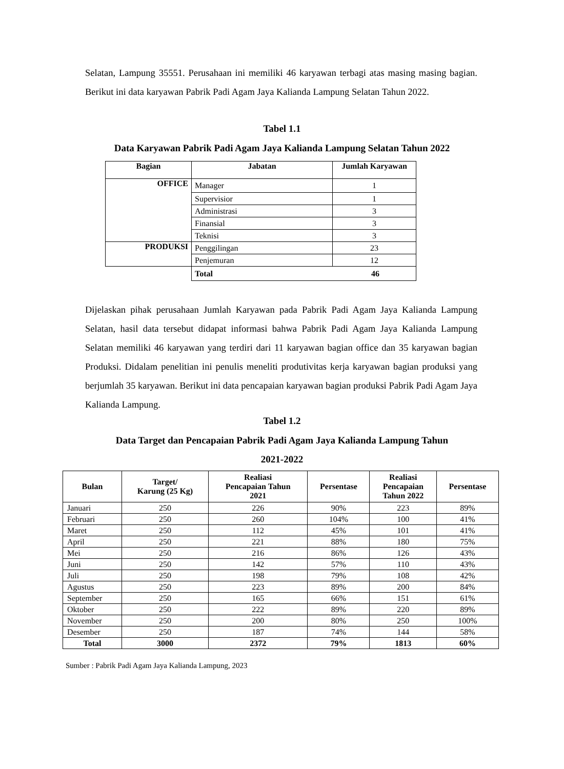Selatan, Lampung 35551. Perusahaan ini memiliki 46 karyawan terbagi atas masing masing bagian. Berikut ini data karyawan Pabrik Padi Agam Jaya Kalianda Lampung Selatan Tahun 2022.
Tabel 1.1
Data Karyawan Pabrik Padi Agam Jaya Kalianda Lampung Selatan Tahun 2022
| Bagian | Jabatan | Jumlah Karyawan |
| --- | --- | --- |
| OFFICE | Manager | 1 |
| | Supervisior | 1 |
| | Administrasi | 3 |
| | Finansial | 3 |
| | Teknisi | 3 |
| PRODUKSI | Penggilingan | 23 |
| | Penjemuran | 12 |
| | Total 46 | |
Dijelaskan pihak perusahaan Jumlah Karyawan pada Pabrik Padi Agam Jaya Kalianda Lampung Selatan, hasil data tersebut didapat informasi bahwa Pabrik Padi Agam Jaya Kalianda Lampung Selatan memiliki 46 karyawan yang terdiri dari 11 karyawan bagian office dan 35 karyawan bagian Produksi. Didalam penelitian ini penulis meneliti produtivitas kerja karyawan bagian produksi yang berjumlah 35 karyawan. Berikut ini data pencapaian karyawan bagian produksi Pabrik Padi Agam Jaya Kalianda Lampung.
Tabel 1.2
Data Target dan Pencapaian Pabrik Padi Agam Jaya Kalianda Lampung Tahun
2021-2022
| Bulan | Target/ Karung (25 Kg) | Realiasi Pencapaian Tahun 2021 | Persentase | Realiasi Pencapaian Tahun 2022 | Persentase |
| --- | --- | --- | --- | --- | --- |
| Januari | 250 | 226 | 90% | 223 | 89% |
| Februari | 250 | 260 | 104% | 100 | 41% |
| Maret | 250 | 112 | 45% | 101 | 41% |
| April | 250 | 221 | 88% | 180 | 75% |
| Mei | 250 | 216 | 86% | 126 | 43% |
| Juni | 250 | 142 | 57% | 110 | 43% |
| Juli | 250 | 198 | 79% | 108 | 42% |
| Agustus | 250 | 223 | 89% | 200 | 84% |
| September | 250 | 165 | 66% | 151 | 61% |
| Oktober | 250 | 222 | 89% | 220 | 89% |
| November | 250 | 200 | 80% | 250 | 100% |
| Desember | 250 | 187 | 74% | 144 | 58% |
| Total | 3000 | 2372 | 79% | 1813 | 60% |
Sumber : Pabrik Padi Agam Jaya Kalianda Lampung, 2023